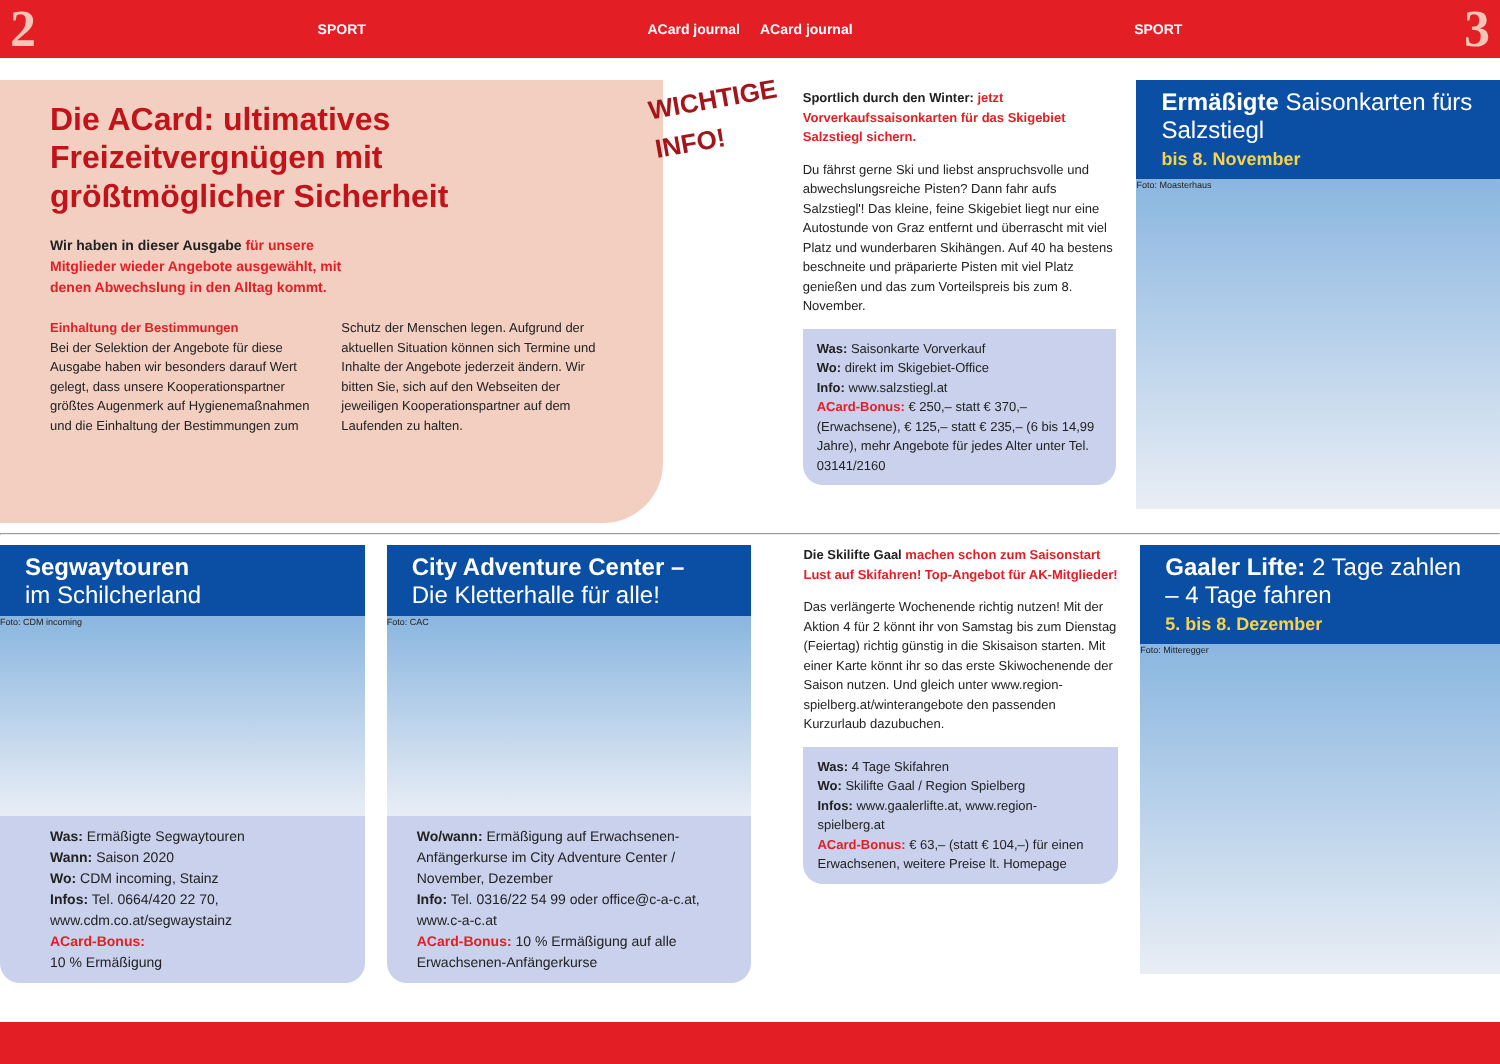2 SPORT ACard journal ACard journal SPORT 3
Die ACard: ultimatives Freizeitvergnügen mit größtmöglicher Sicherheit
Wir haben in dieser Ausgabe für unsere Mitglieder wieder Angebote ausgewählt, mit denen Abwechslung in den Alltag kommt.
Einhaltung der Bestimmungen
Bei der Selektion der Angebote für diese Ausgabe haben wir besonders darauf Wert gelegt, dass unsere Kooperationspartner größtes Augenmerk auf Hygienemaßnahmen und die Einhaltung der Bestimmungen zum Schutz der Menschen legen. Aufgrund der aktuellen Situation können sich Termine und Inhalte der Angebote jederzeit ändern. Wir bitten Sie, sich auf den Webseiten der jeweiligen Kooperationspartner auf dem Laufenden zu halten.
WICHTIGE INFO!
Sportlich durch den Winter: jetzt Vorverkaufssaisonkarten für das Skigebiet Salzstiegl sichern.
Du fährst gerne Ski und liebst anspruchsvolle und abwechslungsreiche Pisten? Dann fahr aufs Salzstiegl'! Das kleine, feine Skigebiet liegt nur eine Autostunde von Graz entfernt und überrascht mit viel Platz und wunderbaren Skihängen. Auf 40 ha bestens beschneite und präparierte Pisten mit viel Platz genießen und das zum Vorteilspreis bis zum 8. November.
Was: Saisonkarte Vorverkauf
Wo: direkt im Skigebiet-Office
Info: www.salzstiegl.at
ACard-Bonus: € 250,– statt € 370,– (Erwachsene), € 125,– statt € 235,– (6 bis 14,99 Jahre), mehr Angebote für jedes Alter unter Tel. 03141/2160
Ermäßigte Saisonkarten fürs Salzstiegl
bis 8. November
Foto: Moasterhaus
Segwaytouren
im Schilcherland
Foto: CDM incoming
Was: Ermäßigte Segwaytouren
Wann: Saison 2020
Wo: CDM incoming, Stainz
Infos: Tel. 0664/420 22 70, www.cdm.co.at/segwaystainz
ACard-Bonus:
10 % Ermäßigung
City Adventure Center –
Die Kletterhalle für alle!
Foto: CAC
Wo/wann: Ermäßigung auf Erwachsenen-Anfängerkurse im City Adventure Center / November, Dezember
Info: Tel. 0316/22 54 99 oder office@c-a-c.at, www.c-a-c.at
ACard-Bonus: 10 % Ermäßigung auf alle Erwachsenen-Anfängerkurse
Die Skilifte Gaal machen schon zum Saisonstart Lust auf Skifahren! Top-Angebot für AK-Mitglieder!
Das verlängerte Wochenende richtig nutzen! Mit der Aktion 4 für 2 könnt ihr von Samstag bis zum Dienstag (Feiertag) richtig günstig in die Skisaison starten. Mit einer Karte könnt ihr so das erste Skiwochenende der Saison nutzen. Und gleich unter www.region-spielberg.at/winterangebote den passenden Kurzurlaub dazubuchen.
Was: 4 Tage Skifahren
Wo: Skilifte Gaal / Region Spielberg
Infos: www.gaalerlifte.at, www.region-spielberg.at
ACard-Bonus: € 63,– (statt € 104,–) für einen Erwachsenen, weitere Preise lt. Homepage
Gaaler Lifte: 2 Tage zahlen – 4 Tage fahren
5. bis 8. Dezember
Foto: Mitteregger